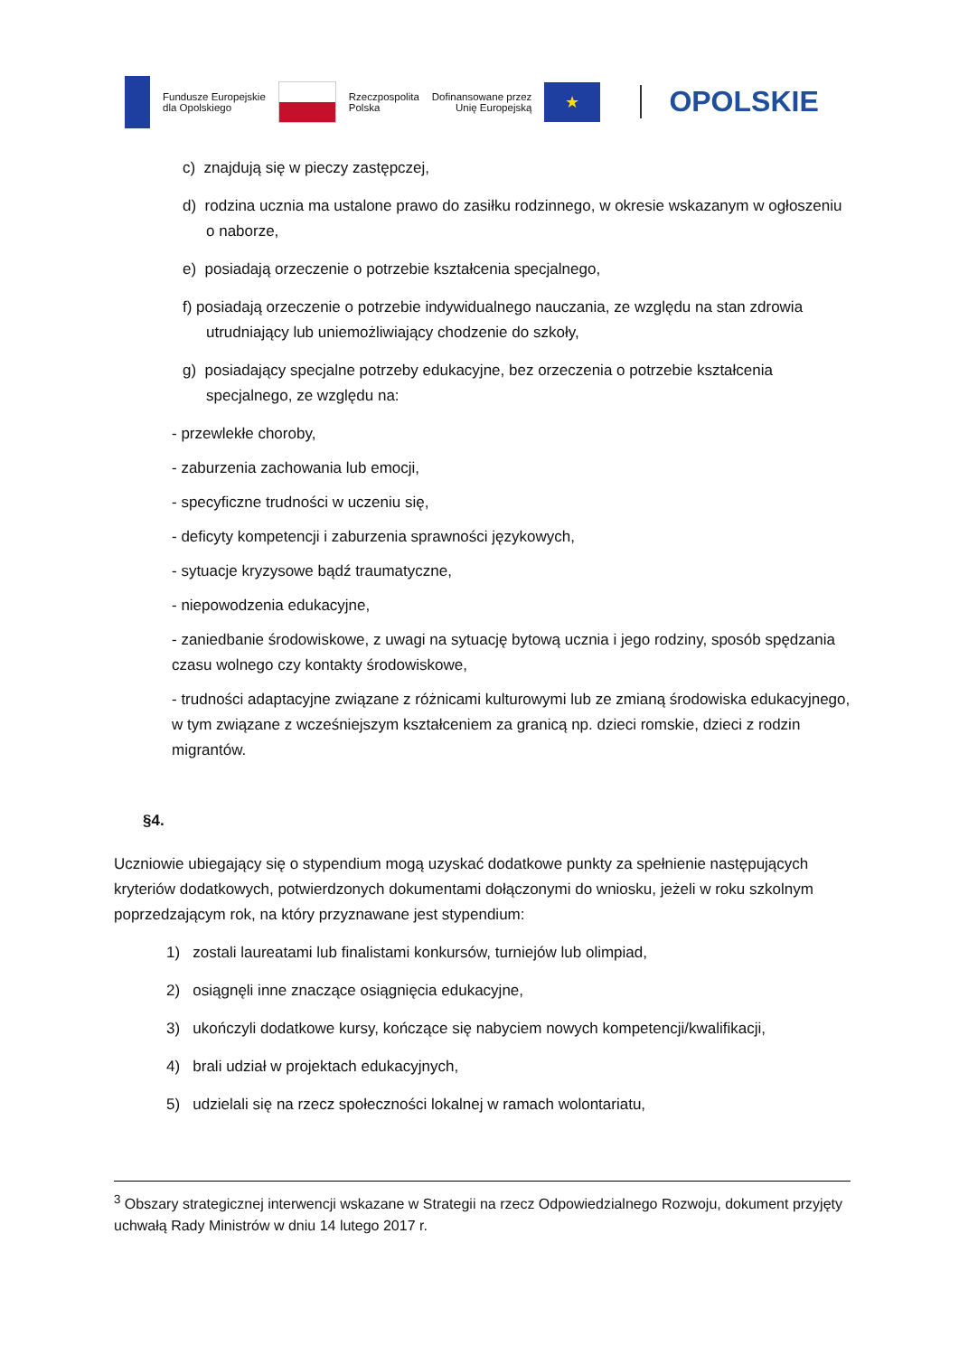Fundusze Europejskie
dla Opolskiego
Rzeczpospolita
Polska
Dofinansowane przez
Unię Europejską
★
OPOLSKIE
c) znajdują się w pieczy zastępczej,
d) rodzina ucznia ma ustalone prawo do zasiłku rodzinnego, w okresie wskazanym w ogłoszeniu o naborze,
e) posiadają orzeczenie o potrzebie kształcenia specjalnego,
f) posiadają orzeczenie o potrzebie indywidualnego nauczania, ze względu na stan zdrowia utrudniający lub uniemożliwiający chodzenie do szkoły,
g) posiadający specjalne potrzeby edukacyjne, bez orzeczenia o potrzebie kształcenia specjalnego, ze względu na:
- przewlekłe choroby,
- zaburzenia zachowania lub emocji,
- specyficzne trudności w uczeniu się,
- deficyty kompetencji i zaburzenia sprawności językowych,
- sytuacje kryzysowe bądź traumatyczne,
- niepowodzenia edukacyjne,
- zaniedbanie środowiskowe, z uwagi na sytuację bytową ucznia i jego rodziny, sposób spędzania czasu wolnego czy kontakty środowiskowe,
- trudności adaptacyjne związane z różnicami kulturowymi lub ze zmianą środowiska edukacyjnego, w tym związane z wcześniejszym kształceniem za granicą np. dzieci romskie, dzieci z rodzin migrantów.
§4.
Uczniowie ubiegający się o stypendium mogą uzyskać dodatkowe punkty za spełnienie następujących kryteriów dodatkowych, potwierdzonych dokumentami dołączonymi do wniosku, jeżeli w roku szkolnym poprzedzającym rok, na który przyznawane jest stypendium:
1) zostali laureatami lub finalistami konkursów, turniejów lub olimpiad,
2) osiągnęli inne znaczące osiągnięcia edukacyjne,
3) ukończyli dodatkowe kursy, kończące się nabyciem nowych kompetencji/kwalifikacji,
4) brali udział w projektach edukacyjnych,
5) udzielali się na rzecz społeczności lokalnej w ramach wolontariatu,
<sup>3</sup> Obszary strategicznej interwencji wskazane w Strategii na rzecz Odpowiedzialnego Rozwoju, dokument przyjęty uchwałą Rady Ministrów w dniu 14 lutego 2017 r.